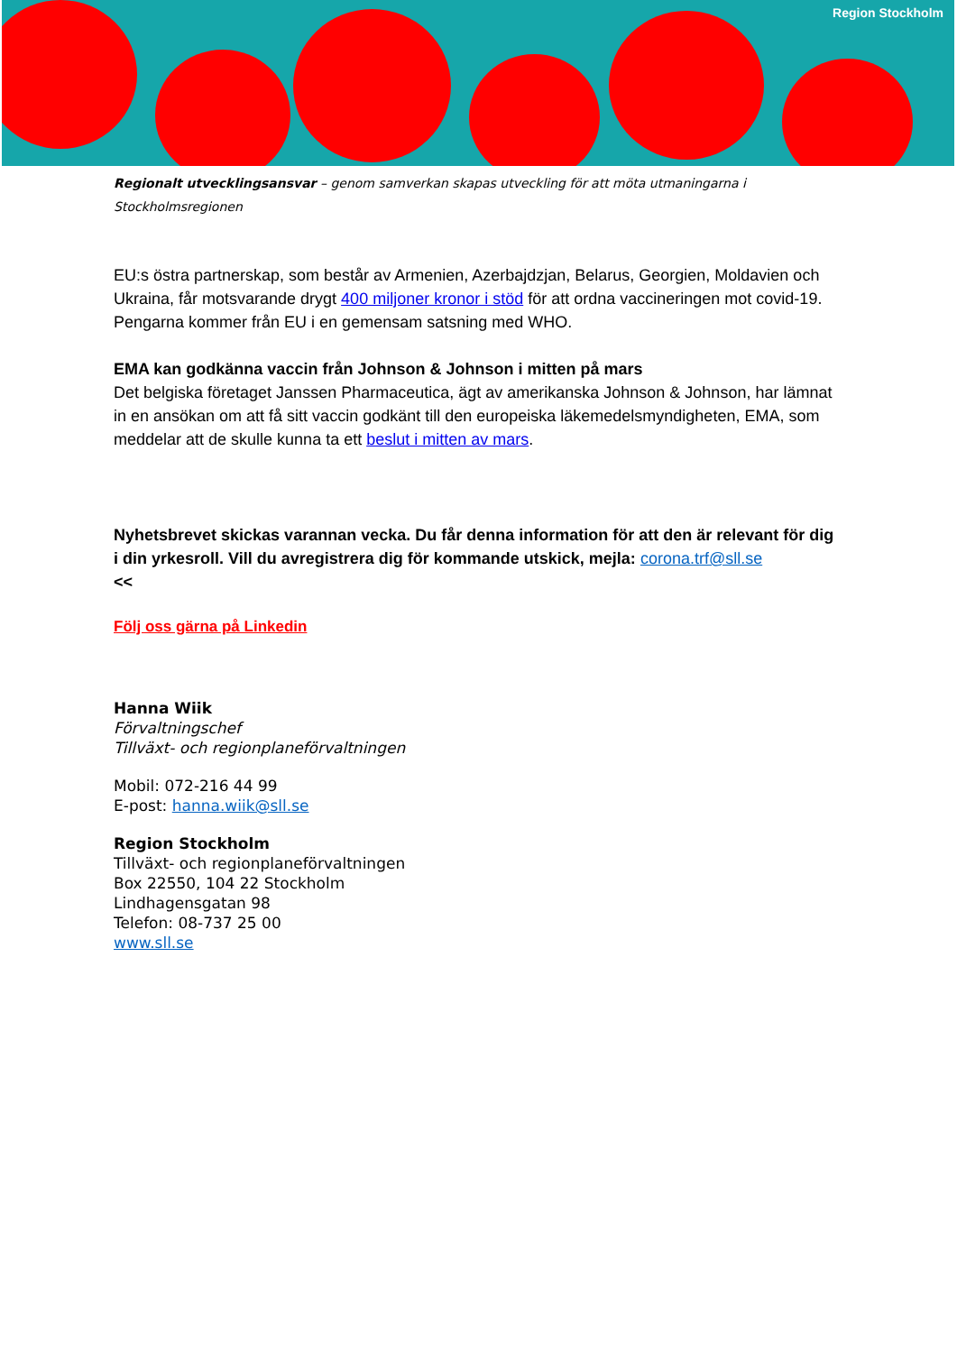Region Stockholm
Regionalt utvecklingsansvar – genom samverkan skapas utveckling för att möta utmaningarna i Stockholmsregionen
EU:s östra partnerskap, som består av Armenien, Azerbajdzjan, Belarus, Georgien, Moldavien och Ukraina, får motsvarande drygt 400 miljoner kronor i stöd för att ordna vaccineringen mot covid-19. Pengarna kommer från EU i en gemensam satsning med WHO.
EMA kan godkänna vaccin från Johnson & Johnson i mitten på mars
Det belgiska företaget Janssen Pharmaceutica, ägt av amerikanska Johnson & Johnson, har lämnat in en ansökan om att få sitt vaccin godkänt till den europeiska läkemedelsmyndigheten, EMA, som meddelar att de skulle kunna ta ett beslut i mitten av mars.
Nyhetsbrevet skickas varannan vecka. Du får denna information för att den är relevant för dig i din yrkesroll. Vill du avregistrera dig för kommande utskick, mejla: corona.trf@sll.se
<<
Följ oss gärna på Linkedin
Hanna Wiik
Förvaltningschef
Tillväxt- och regionplaneförvaltningen
Mobil: 072-216 44 99
E-post: hanna.wiik@sll.se
Region Stockholm
Tillväxt- och regionplaneförvaltningen
Box 22550, 104 22 Stockholm
Lindhagensgatan 98
Telefon: 08-737 25 00
www.sll.se